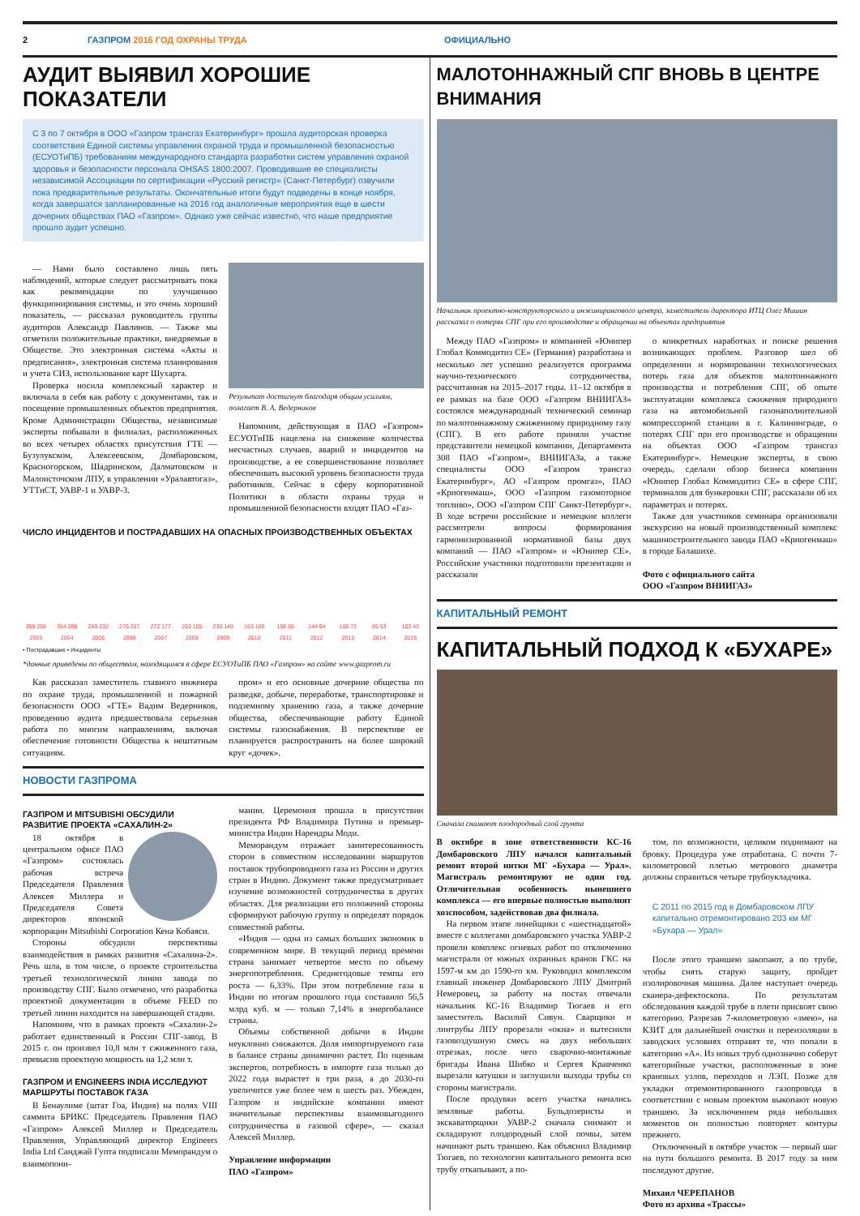2 ГАЗПРОМ 2016 ГОД ОХРАНЫ ТРУДА ОФИЦИАЛЬНО
АУДИТ ВЫЯВИЛ ХОРОШИЕ ПОКАЗАТЕЛИ
С 3 по 7 октября в ООО «Газпром трансгаз Екатеринбург» прошла аудиторская проверка соответствия Единой системы управления охраной труда и промышленной безопасностью (ЕСУОТиПБ) требованиям международного стандарта разработки систем управления охраной здоровья и безопасности персонала OHSAS 1800:2007. Проводившие ее специалисты независимой Ассоциации по сертификации «Русский регистр» (Санкт-Петербург) озвучили пока предварительные результаты. Окончательные итоги будут подведены в конце ноября, когда завершатся запланированные на 2016 год аналогичные мероприятия еще в шести дочерних обществах ПАО «Газпром». Однако уже сейчас известно, что наше предприятие прошло аудит успешно.
— Нами было составлено лишь пять наблюдений, которые следует рассматривать пока как рекомендации по улучшению функционирования системы, и это очень хороший показатель, — рассказал руководитель группы аудиторов Александр Павлинов. — Также мы отметили положительные практики, внедряемые в Обществе. Это электронная система «Акты и предписания», электронная система планирования и учета СИЗ, использование карт Шухарта.
Проверка носила комплексный характер и включала в себя как работу с документами, так и посещение промышленных объектов предприятия. Кроме Администрации Общества, независимые эксперты побывали в филиалах, расположенных во всех четырех областях присутствия ГТЕ — Бузулукском, Алексеевском, Домбаровском, Красногорском, Шадринском, Далматовском и Малоисточском ЛПУ, в управлении «Уралавтогаз», УТТиСТ, УАВР-1 и УАВР-3.
Результат достигнут благодаря общим усилиям, полагает В. А. Ведерников
Напомним, действующая в ПАО «Газпром» ЕСУОТиПБ нацелена на снижение количества несчастных случаев, аварий и инцидентов на производстве, а ее совершенствование позволяет обеспечивать высокий уровень безопасности труда работников. Сейчас в сферу корпоративной Политики в области охраны труда и промышленной безопасности входят ПАО «Газ-
ЧИСЛО ИНЦИДЕНТОВ И ПОСТРАДАВШИХ НА ОПАСНЫХ ПРОИЗВОДСТВЕННЫХ ОБЪЕКТАХ
359 258
2003
364 298
2004
289 232
2005
276 207
2006
272 177
2007
203 105
2008
230 140
2009
163 105
2010
158 65
2011
144 64
2012
108 73
2013
85 53
2014
103 43
2015
• Пострадавшие • Инциденты
*данные приведены по обществам, находящимся в сфере ЕСУОТиПБ ПАО «Газпром» на сайте www.gazprom.ru
Как рассказал заместитель главного инженера по охране труда, промышленной и пожарной безопасности ООО «ГТЕ» Вадим Ведерников, проведению аудита предшествовала серьезная работа по многим направлениям, включая обеспечение готовности Общества к нештатным ситуациям.
пром» и его основные дочерние общества по разведке, добыче, переработке, транспортировке и подземному хранению газа, а также дочерние общества, обеспечивающие работу Единой системы газоснабжения. В перспективе ее планируется распространить на более широкий круг «дочек».
НОВОСТИ ГАЗПРОМА
ГАЗПРОМ И MITSUBISHI ОБСУДИЛИ РАЗВИТИЕ ПРОЕКТА «САХАЛИН-2»
18 октября в центральном офисе ПАО «Газпром» состоялась рабочая встреча Председателя Правления Алексея Миллера и Председателя Совета директоров японской корпорации Mitsubishi Corporation Кена Кобаяси.
Стороны обсудили перспективы взаимодействия в рамках развития «Сахалина-2». Речь шла, в том числе, о проекте строительства третьей технологической линии завода по производству СПГ. Было отмечено, что разработка проектной документации в объеме FEED по третьей линии находится на завершающей стадии.
Напомним, что в рамках проекта «Сахалин-2» работает единственный в России СПГ-завод. В 2015 г. он произвел 10,8 млн т сжиженного газа, превысив проектную мощность на 1,2 млн т.
ГАЗПРОМ И ENGINEERS INDIA ИССЛЕДУЮТ МАРШРУТЫ ПОСТАВОК ГАЗА
В Бенаулиме (штат Гоа, Индия) на полях VIII саммита БРИКС Председатель Правления ПАО «Газпром» Алексей Миллер и Председатель Правления, Управляющий директор Engineers India Ltd Санджай Гупта подписали Меморандум о взаимопони-
мании. Церемония прошла в присутствии президента РФ Владимира Путина и премьер-министра Индии Нарендры Моди.
Меморандум отражает заинтересованность сторон в совместном исследовании маршрутов поставок трубопроводного газа из России и других стран в Индию. Документ также предусматривает изучение возможностей сотрудничества в других областях. Для реализации его положений стороны сформируют рабочую группу и определят порядок совместной работы.
«Индия — одна из самых больших экономик в современном мире. В текущий период времени страна занимает четвертое место по объему энергопотребления. Среднегодовые темпы его роста — 6,33%. При этом потребление газа в Индии по итогам прошлого года составило 56,5 млрд куб. м — только 7,14% в энергобалансе страны.
Объемы собственной добычи в Индии неуклонно снижаются. Доля импортируемого газа в балансе страны динамично растет. По оценкам экспертов, потребность в импорте газа только до 2022 года вырастет в три раза, а до 2030-го увеличится уже более чем в шесть раз. Убежден, Газпром и индийские компании имеют значительные перспективы взаимовыгодного сотрудничества в газовой сфере», — сказал Алексей Миллер.
Управление информации
ПАО «Газпром»
МАЛОТОННАЖНЫЙ СПГ ВНОВЬ В ЦЕНТРЕ ВНИМАНИЯ
Начальник проектно-конструкторского и инжинирингового центра, заместитель директора ИТЦ Олег Мишин рассказал о потерях СПГ при его производстве и обращении на объектах предприятия
Между ПАО «Газпром» и компанией «Юнипер Глобал Коммодитиз СЕ» (Германия) разработана и несколько лет успешно реализуется программа научно-технического сотрудничества, рассчитанная на 2015–2017 годы. 11–12 октября в ее рамках на базе ООО «Газпром ВНИИГАЗ» состоялся международный технический семинар по малотоннажному сжиженному природному газу (СПГ). В его работе приняли участие представители немецкой компании, Департамента 308 ПАО «Газпром», ВНИИГАЗа, а также специалисты ООО «Газпром трансгаз Екатеринбург», АО «Газпром промгаз», ПАО «Криогенмаш», ООО «Газпром газомоторное топливо», ООО «Газпром СПГ Санкт-Петербург». В ходе встречи российские и немецкие коллеги рассмотрели вопросы формирования гармонизированной нормативной базы двух компаний — ПАО «Газпром» и «Юнипер СЕ». Российские участники подготовили презентации и рассказали
о конкретных наработках и поиске решения возникающих проблем. Разговор шел об определении и нормировании технологических потерь газа для объектов малотоннажного производства и потребления СПГ, об опыте эксплуатации комплекса сжижения природного газа на автомобильной газонаполнительной компрессорной станции в г. Калининграде, о потерях СПГ при его производстве и обращении на объектах ООО «Газпром трансгаз Екатеринбург». Немецкие эксперты, в свою очередь, сделали обзор бизнеса компании «Юнипер Глобал Коммодитиз СЕ» в сфере СПГ, терминалов для бункеровки СПГ, рассказали об их параметрах и потерях.
Также для участников семинара организовали экскурсию на новый производственный комплекс машиностроительного завода ПАО «Криогенмаш» в городе Балашихе.
Фото с официального сайта
ООО «Газпром ВНИИГАЗ»
КАПИТАЛЬНЫЙ РЕМОНТ
КАПИТАЛЬНЫЙ ПОДХОД К «БУХАРЕ»
Сначала снимают плодородный слой грунта
В октябре в зоне ответственности КС-16 Домбаровского ЛПУ начался капитальный ремонт второй нитки МГ «Бухара — Урал». Магистраль ремонтируют не один год. Отличительная особенность нынешнего комплекса — его впервые полностью выполнят хозспособом, задействовав два филиала.
На первом этапе линейщики с «шестнадцатой» вместе с коллегами домбаровского участка УАВР-2 провели комплекс огневых работ по отключению магистрали от южных охранных кранов ГКС на 1597-м км до 1590-го км. Руководил комплексом главный инженер Домбаровского ЛПУ Дмитрий Немеровец, за работу на постах отвечали начальник КС-16 Владимир Тюгаев и его заместитель Василий Сивун. Сварщики и линтрубы ЛПУ прорезали «окна» и вытеснили газовоздушную смесь на двух небольших отрезках, после чего сварочно-монтажные бригады Ивана Шибко и Сергея Кравченко вырезали катушки и заглушили выходы трубы со стороны магистрали.
После продувки всего участка начались земляные работы. Бульдозеристы и экскаваторщики УАВР-2 сначала снимают и складируют плодородный слой почвы, затем начинают рыть траншею. Как объяснил Владимир Тюгаев, по технологии капитального ремонта всю трубу откапывают, а по-
том, по возможности, целиком поднимают на бровку. Процедура уже отработана. С почти 7-километровой плетью метрового диаметра должны справиться четыре трубоукладчика.
С 2011 по 2015 год в Домбаровском ЛПУ капитально отремонтировано 203 км МГ «Бухара — Урал»
После этого траншею закопают, а по трубе, чтобы снять старую защиту, пройдет изолировочная машина. Далее наступает очередь сканера-дефектоскопа. По результатам обследования каждой трубе в плети присвоят свою категорию. Разрезав 7-километровую «змею», на КЗИТ для дальнейшей очистки и переизоляции в заводских условиях отправят те, что попали в категорию «А». Из новых труб однозначно соберут категорийные участки, расположенные в зоне крановых узлов, переходов и ЛЭП. Позже для укладки отремонтированного газопровода в соответствии с новым проектом выкопают новую траншею. За исключением ряда небольших моментов он полностью повторяет контуры прежнего.
Отключенный в октябре участок — первый шаг на пути большого ремонта. В 2017 году за ним последуют другие.
Михаил ЧЕРЕПАНОВ
Фото из архива «Трассы»